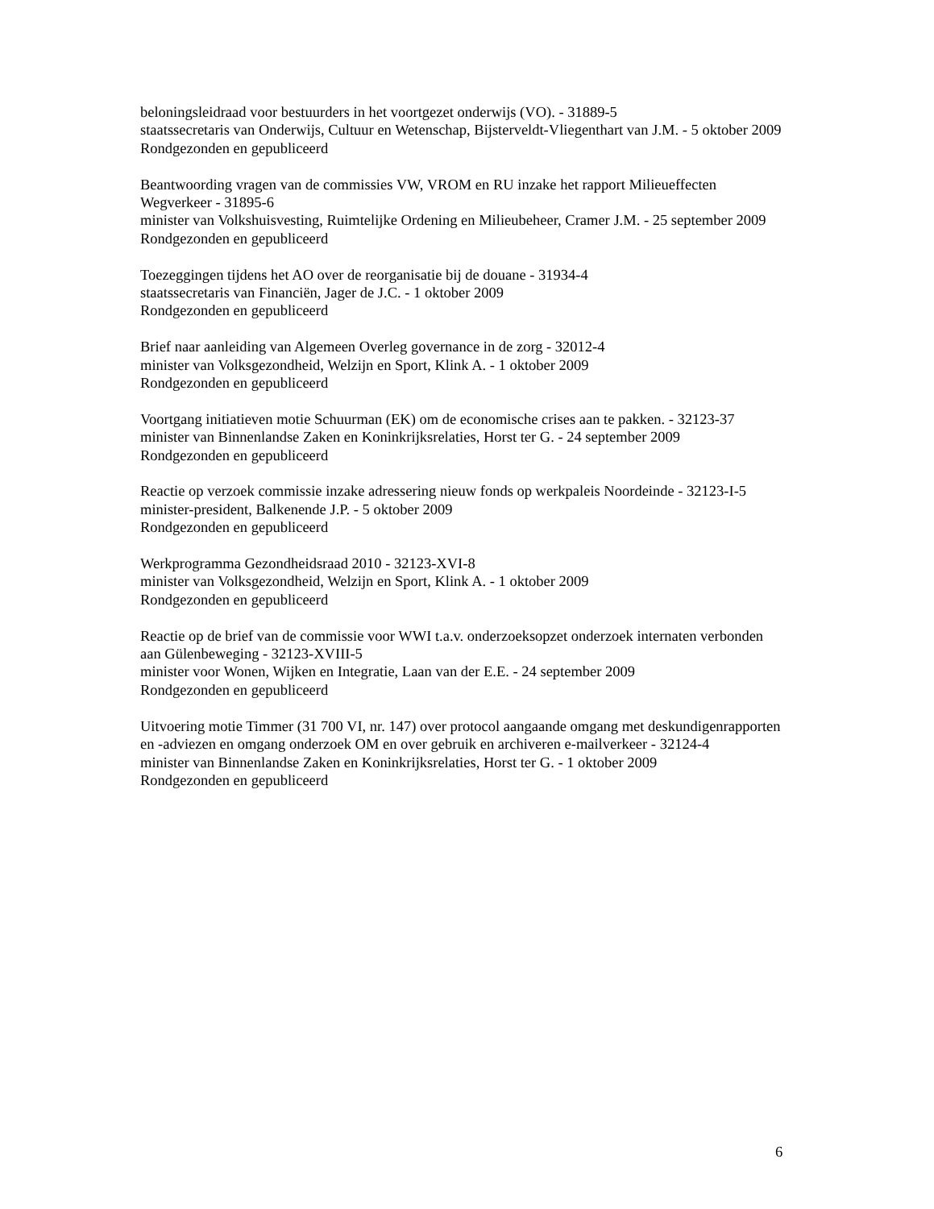beloningsleidraad voor bestuurders in het voortgezet onderwijs (VO). - 31889-5
staatssecretaris van Onderwijs, Cultuur en Wetenschap, Bijsterveldt-Vliegenthart van J.M. - 5 oktober 2009
Rondgezonden en gepubliceerd
Beantwoording vragen van de commissies VW, VROM en RU inzake het rapport Milieueffecten Wegverkeer - 31895-6
minister van Volkshuisvesting, Ruimtelijke Ordening en Milieubeheer, Cramer J.M. - 25 september 2009
Rondgezonden en gepubliceerd
Toezeggingen tijdens het AO over de reorganisatie bij de douane - 31934-4
staatssecretaris van Financiën, Jager de J.C. - 1 oktober 2009
Rondgezonden en gepubliceerd
Brief naar aanleiding van Algemeen Overleg governance in de zorg - 32012-4
minister van Volksgezondheid, Welzijn en Sport, Klink A. - 1 oktober 2009
Rondgezonden en gepubliceerd
Voortgang initiatieven motie Schuurman (EK) om de economische crises aan te pakken. - 32123-37
minister van Binnenlandse Zaken en Koninkrijksrelaties, Horst ter G. - 24 september 2009
Rondgezonden en gepubliceerd
Reactie op verzoek commissie inzake adressering nieuw fonds op werkpaleis Noordeinde - 32123-I-5
minister-president, Balkenende J.P. - 5 oktober 2009
Rondgezonden en gepubliceerd
Werkprogramma Gezondheidsraad 2010 - 32123-XVI-8
minister van Volksgezondheid, Welzijn en Sport, Klink A. - 1 oktober 2009
Rondgezonden en gepubliceerd
Reactie op de brief van de commissie voor WWI t.a.v. onderzoeksopzet onderzoek internaten verbonden aan Gülenbeweging - 32123-XVIII-5
minister voor Wonen, Wijken en Integratie, Laan van der E.E. - 24 september 2009
Rondgezonden en gepubliceerd
Uitvoering motie Timmer (31 700 VI, nr. 147) over protocol aangaande omgang met deskundigenrapporten en -adviezen en omgang onderzoek OM en over gebruik en archiveren e-mailverkeer - 32124-4
minister van Binnenlandse Zaken en Koninkrijksrelaties, Horst ter G. - 1 oktober 2009
Rondgezonden en gepubliceerd
6